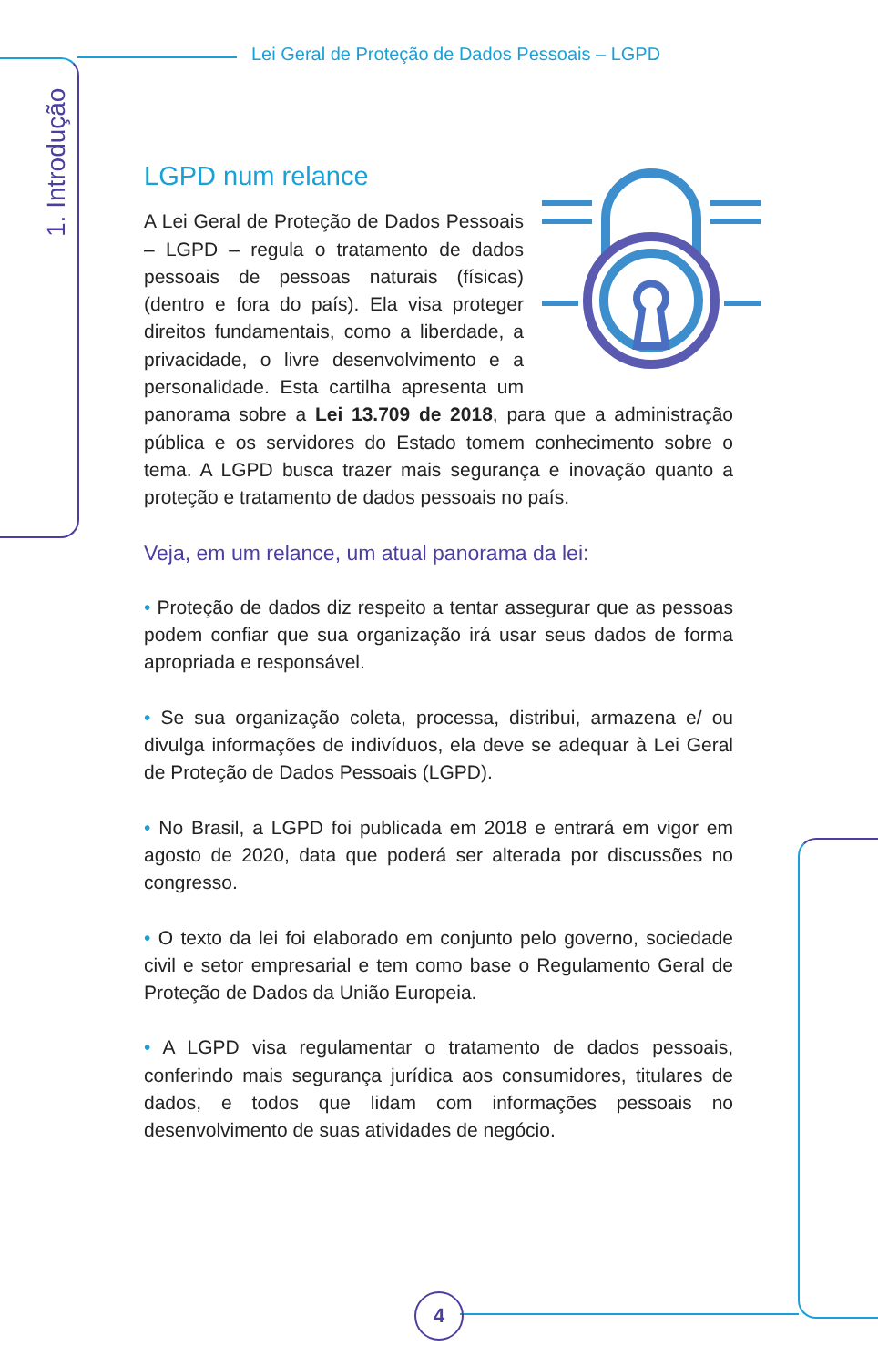Lei Geral de Proteção de Dados Pessoais – LGPD
1. Introdução
LGPD num relance
A Lei Geral de Proteção de Dados Pessoais – LGPD – regula o tratamento de dados pessoais de pessoas naturais (físicas) (dentro e fora do país). Ela visa proteger direitos fundamentais, como a liberdade, a privacidade, o livre desenvolvimento e a personalidade. Esta cartilha apresenta um panorama sobre a Lei 13.709 de 2018, para que a administração pública e os servidores do Estado tomem conhecimento sobre o tema. A LGPD busca trazer mais segurança e inovação quanto a proteção e tratamento de dados pessoais no país.
Veja, em um relance, um atual panorama da lei:
• Proteção de dados diz respeito a tentar assegurar que as pessoas podem confiar que sua organização irá usar seus dados de forma apropriada e responsável.
• Se sua organização coleta, processa, distribui, armazena e/ ou divulga informações de indivíduos, ela deve se adequar à Lei Geral de Proteção de Dados Pessoais (LGPD).
• No Brasil, a LGPD foi publicada em 2018 e entrará em vigor em agosto de 2020, data que poderá ser alterada por discussões no congresso.
• O texto da lei foi elaborado em conjunto pelo governo, sociedade civil e setor empresarial e tem como base o Regulamento Geral de Proteção de Dados da União Europeia.
• A LGPD visa regulamentar o tratamento de dados pessoais, conferindo mais segurança jurídica aos consumidores, titulares de dados, e todos que lidam com informações pessoais no desenvolvimento de suas atividades de negócio.
4